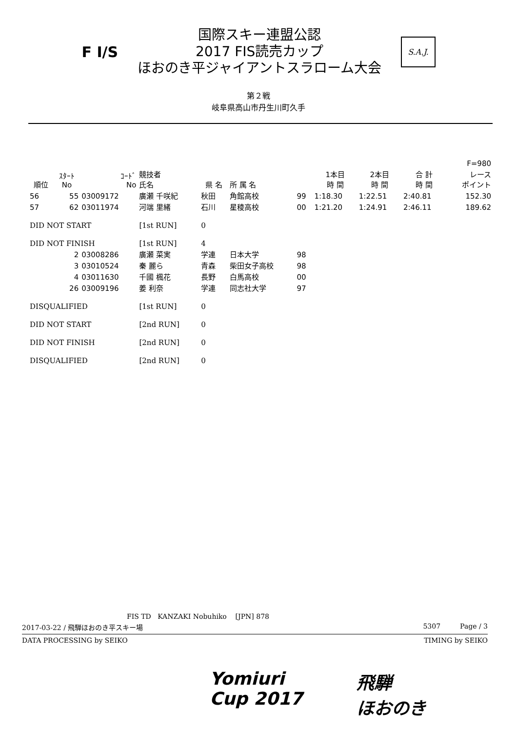F I/S
国際スキー連盟公認
2017 FIS読売カップ
ほおのき平ジャイアントスラローム大会
S.A.J.
第２戦
岐阜県高山市丹生川町久手
| | | | | | | | | | | F=980 |
| --- | --- | --- | --- | --- | --- | --- | --- | --- | --- | --- |
| 順位 | ｽﾀｰﾄ No | ｺｰﾄﾞ No | 競技者 氏名 | 県 名 | 所 属 名 | | 1本目 時 間 | 2本目 時 間 | 合 計 時 間 | レース ポイント |
| 56 | 55 | 03009172 | 廣瀬 千咲紀 | 秋田 | 角館高校 | 99 | 1:18.30 | 1:22.51 | 2:40.81 | 152.30 |
| 57 | 62 | 03011974 | 河端 里緒 | 石川 | 星稜高校 | 00 | 1:21.20 | 1:24.91 | 2:46.11 | 189.62 |
| DID NOT START | | | [1st RUN] | 0 | | | | | | |
| DID NOT FINISH | | | [1st RUN] | 4 | | | | | | |
| | 2 | 03008286 | 廣瀬 菜実 | 学連 | 日本大学 | 98 | | | | |
| | 3 | 03010524 | 秦 麗ら | 青森 | 柴田女子高校 | 98 | | | | |
| | 4 | 03011630 | 千國 楓花 | 長野 | 白馬高校 | 00 | | | | |
| | 26 | 03009196 | 姜 利奈 | 学連 | 同志社大学 | 97 | | | | |
| DISQUALIFIED | | | [1st RUN] | 0 | | | | | | |
| DID NOT START | | | [2nd RUN] | 0 | | | | | | |
| DID NOT FINISH | | | [2nd RUN] | 0 | | | | | | |
| DISQUALIFIED | | | [2nd RUN] | 0 | | | | | | |
FIS TD KANZAKI Nobuhiko [JPN] 878
2017-03-22 / 飛騨ほおのき平スキー場 5307 Page / 3
DATA PROCESSING by SEIKO TIMING by SEIKO
Yomiuri
Cup 2017
飛騨
ほおのき